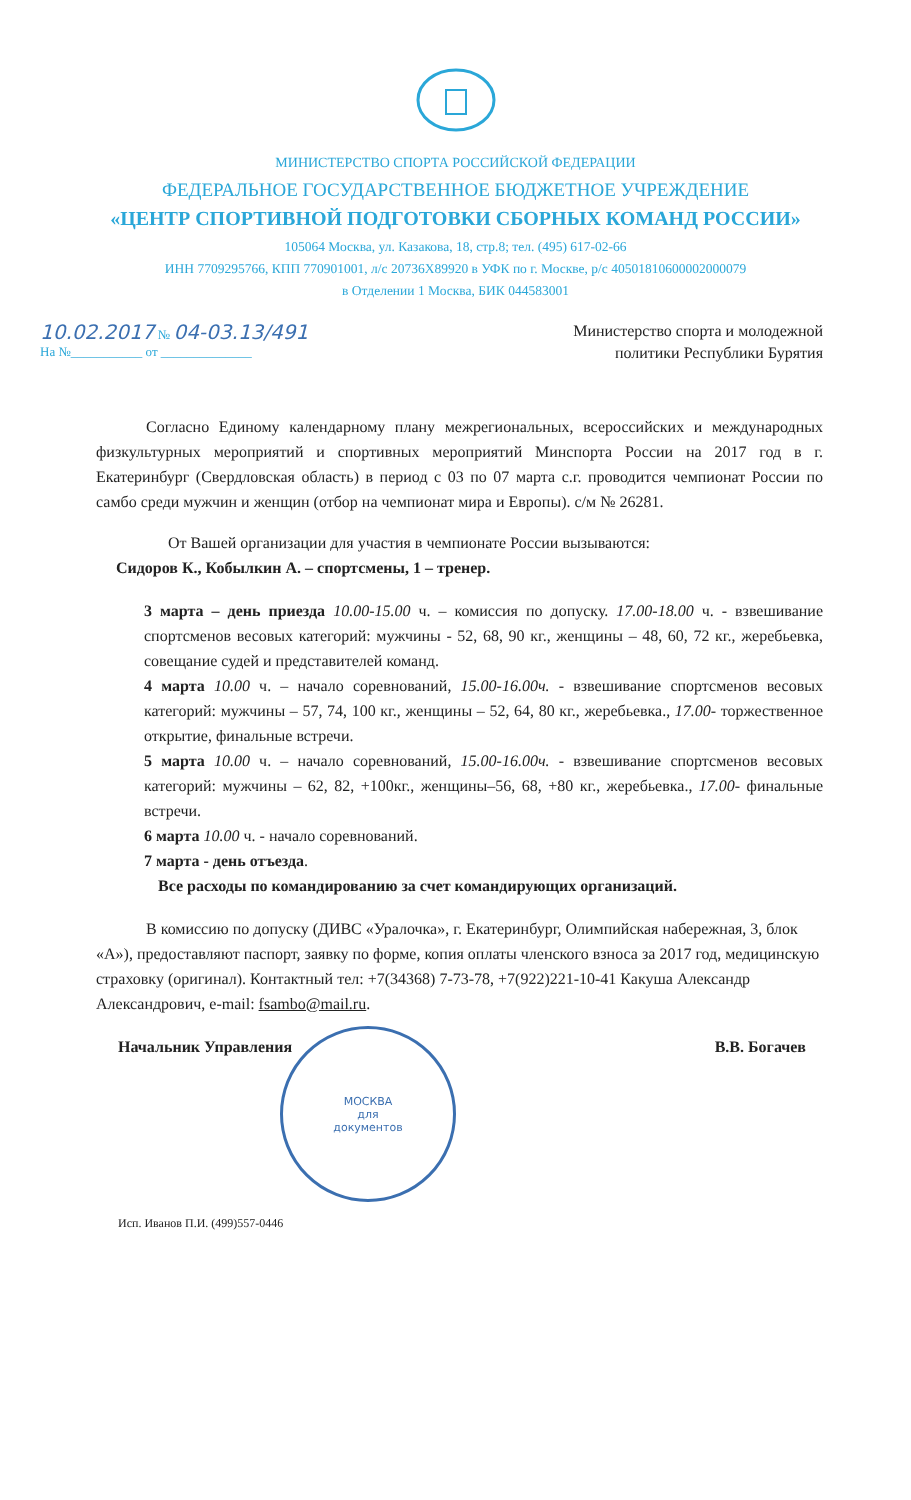МИНИСТЕРСТВО СПОРТА РОССИЙСКОЙ ФЕДЕРАЦИИ
ФЕДЕРАЛЬНОЕ ГОСУДАРСТВЕННОЕ БЮДЖЕТНОЕ УЧРЕЖДЕНИЕ
«ЦЕНТР СПОРТИВНОЙ ПОДГОТОВКИ СБОРНЫХ КОМАНД РОССИИ»
105064 Москва, ул. Казакова, 18, стр.8; тел. (495) 617-02-66
ИНН 7709295766, КПП 770901001, л/с 20736Х89920 в УФК по г. Москве, р/с 40501810600002000079
в Отделении 1 Москва, БИК 044583001
10.02.2017 № 04-03.13/491
На №___________ от ______________
Министерство спорта и молодежной
политики Республики Бурятия
Согласно Единому календарному плану межрегиональных, всероссийских и международных физкультурных мероприятий и спортивных мероприятий Минспорта России на 2017 год в г. Екатеринбург (Свердловская область) в период с 03 по 07 марта с.г. проводится чемпионат России по самбо среди мужчин и женщин (отбор на чемпионат мира и Европы). с/м № 26281.
От Вашей организации для участия в чемпионате России вызываются:
Сидоров К., Кобылкин А. – спортсмены, 1 – тренер.
3 марта – день приезда 10.00-15.00 ч. – комиссия по допуску. 17.00-18.00 ч. - взвешивание спортсменов весовых категорий: мужчины - 52, 68, 90 кг., женщины – 48, 60, 72 кг., жеребьевка, совещание судей и представителей команд.
4 марта 10.00 ч. – начало соревнований, 15.00-16.00ч. - взвешивание спортсменов весовых категорий: мужчины – 57, 74, 100 кг., женщины – 52, 64, 80 кг., жеребьевка., 17.00- торжественное открытие, финальные встречи.
5 марта 10.00 ч. – начало соревнований, 15.00-16.00ч. - взвешивание спортсменов весовых категорий: мужчины – 62, 82, +100кг., женщины–56, 68, +80 кг., жеребьевка., 17.00- финальные встречи.
6 марта 10.00 ч. - начало соревнований.
7 марта - день отъезда.
Все расходы по командированию за счет командирующих организаций.
В комиссию по допуску (ДИВС «Уралочка», г. Екатеринбург, Олимпийская набережная, 3, блок «А»), предоставляют паспорт, заявку по форме, копия оплаты членского взноса за 2017 год, медицинскую страховку (оригинал). Контактный тел: +7(34368) 7-73-78, +7(922)221-10-41 Какуша Александр Александрович, e-mail: fsambo@mail.ru.
Начальник Управления В.В. Богачев
МОСКВА
для
документов
Исп. Иванов П.И. (499)557-0446